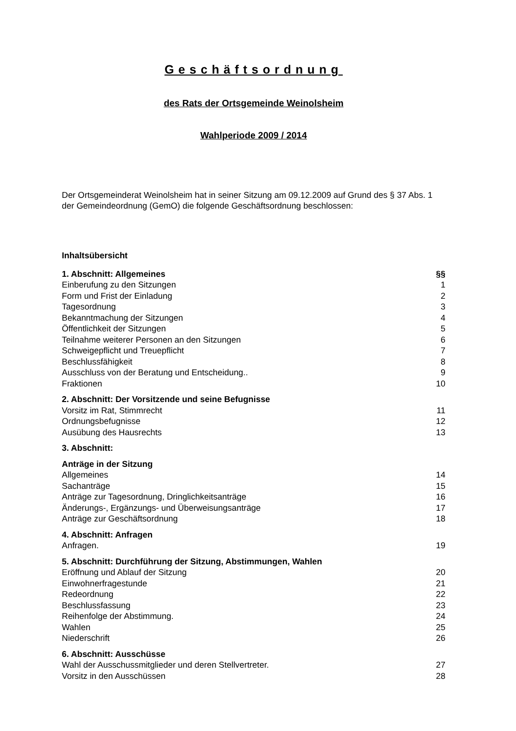Geschäftsordnung
des Rats der Ortsgemeinde Weinolsheim
Wahlperiode 2009 / 2014
Der Ortsgemeinderat Weinolsheim hat in seiner Sitzung am 09.12.2009 auf Grund des § 37 Abs. 1 der Gemeindeordnung (GemO) die folgende Geschäftsordnung beschlossen:
Inhaltsübersicht
1. Abschnitt: Allgemeines §§
Einberufung zu den Sitzungen 1
Form und Frist der Einladung 2
Tagesordnung 3
Bekanntmachung der Sitzungen 4
Öffentlichkeit der Sitzungen 5
Teilnahme weiterer Personen an den Sitzungen 6
Schweigepflicht und Treuepflicht 7
Beschlussfähigkeit 8
Ausschluss von der Beratung und Entscheidung.. 9
Fraktionen 10
2. Abschnitt: Der Vorsitzende und seine Befugnisse
Vorsitz im Rat, Stimmrecht 11
Ordnungsbefugnisse 12
Ausübung des Hausrechts 13
3. Abschnitt:
Anträge in der Sitzung
Allgemeines 14
Sachanträge 15
Anträge zur Tagesordnung, Dringlichkeitsanträge 16
Änderungs-, Ergänzungs- und Überweisungsanträge 17
Anträge zur Geschäftsordnung 18
4. Abschnitt: Anfragen
Anfragen. 19
5. Abschnitt: Durchführung der Sitzung, Abstimmungen, Wahlen
Eröffnung und Ablauf der Sitzung 20
Einwohnerfragestunde 21
Redeordnung 22
Beschlussfassung 23
Reihenfolge der Abstimmung. 24
Wahlen 25
Niederschrift 26
6. Abschnitt: Ausschüsse
Wahl der Ausschussmitglieder und deren Stellvertreter. 27
Vorsitz in den Ausschüssen 28